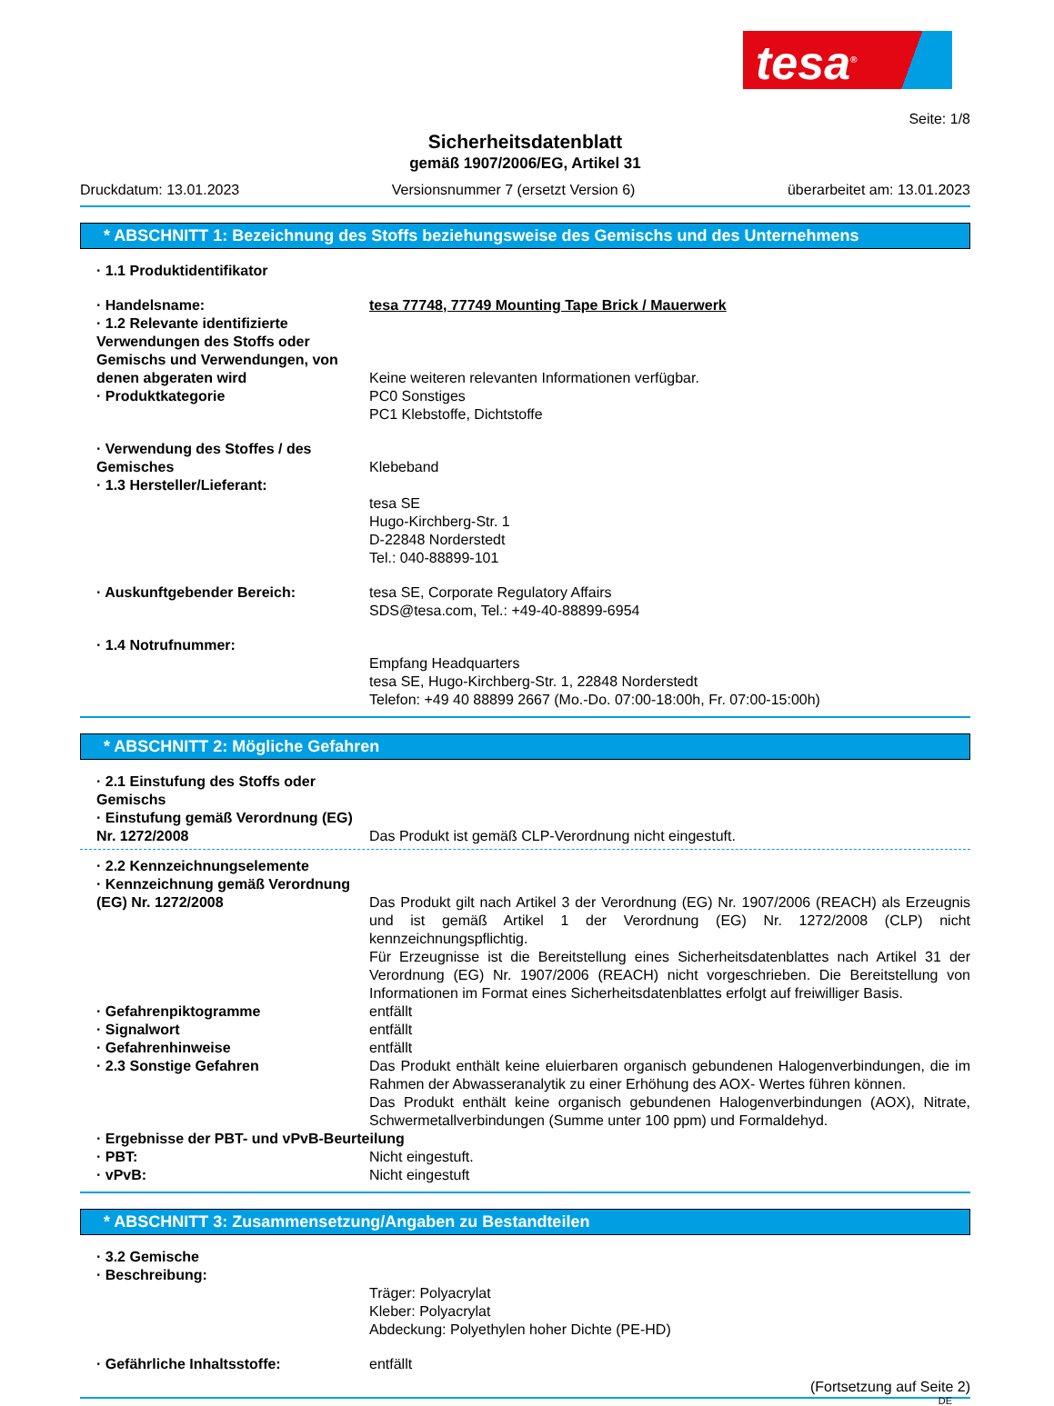tesa<sup>®</sup>
Seite: 1/8
Sicherheitsdatenblatt
gemäß 1907/2006/EG, Artikel 31
Druckdatum: 13.01.2023 Versionsnummer 7 (ersetzt Version 6) überarbeitet am: 13.01.2023
* ABSCHNITT 1: Bezeichnung des Stoffs beziehungsweise des Gemischs und des Unternehmens
· 1.1 Produktidentifikator
· Handelsname: tesa 77748, 77749 Mounting Tape Brick / Mauerwerk
· 1.2 Relevante identifizierte Verwendungen des Stoffs oder Gemischs und Verwendungen, von denen abgeraten wird
Keine weiteren relevanten Informationen verfügbar.
· Produktkategorie PC0 Sonstiges
PC1 Klebstoffe, Dichtstoffe
· Verwendung des Stoffes / des Gemisches
Klebeband
· 1.3 Hersteller/Lieferant:
tesa SE
Hugo-Kirchberg-Str. 1
D-22848 Norderstedt
Tel.: 040-88899-101
· Auskunftgebender Bereich: tesa SE, Corporate Regulatory Affairs
SDS@tesa.com, Tel.: +49-40-88899-6954
· 1.4 Notrufnummer:
Empfang Headquarters
tesa SE, Hugo-Kirchberg-Str. 1, 22848 Norderstedt
Telefon: +49 40 88899 2667 (Mo.-Do. 07:00-18:00h, Fr. 07:00-15:00h)
* ABSCHNITT 2: Mögliche Gefahren
· 2.1 Einstufung des Stoffs oder Gemischs
· Einstufung gemäß Verordnung (EG) Nr. 1272/2008
Das Produkt ist gemäß CLP-Verordnung nicht eingestuft.
· 2.2 Kennzeichnungselemente
· Kennzeichnung gemäß Verordnung (EG) Nr. 1272/2008
Das Produkt gilt nach Artikel 3 der Verordnung (EG) Nr. 1907/2006 (REACH) als Erzeugnis und ist gemäß Artikel 1 der Verordnung (EG) Nr. 1272/2008 (CLP) nicht kennzeichnungspflichtig.
Für Erzeugnisse ist die Bereitstellung eines Sicherheitsdatenblattes nach Artikel 31 der Verordnung (EG) Nr. 1907/2006 (REACH) nicht vorgeschrieben. Die Bereitstellung von Informationen im Format eines Sicherheitsdatenblattes erfolgt auf freiwilliger Basis.
· Gefahrenpiktogramme entfällt
· Signalwort entfällt
· Gefahrenhinweise entfällt
· 2.3 Sonstige Gefahren Das Produkt enthält keine eluierbaren organisch gebundenen Halogenverbindungen, die im Rahmen der Abwasseranalytik zu einer Erhöhung des AOX- Wertes führen können.
Das Produkt enthält keine organisch gebundenen Halogenverbindungen (AOX), Nitrate, Schwermetallverbindungen (Summe unter 100 ppm) und Formaldehyd.
· Ergebnisse der PBT- und vPvB-Beurteilung
· PBT: Nicht eingestuft.
· vPvB: Nicht eingestuft
* ABSCHNITT 3: Zusammensetzung/Angaben zu Bestandteilen
· 3.2 Gemische
· Beschreibung:
Träger: Polyacrylat
Kleber: Polyacrylat
Abdeckung: Polyethylen hoher Dichte (PE-HD)
· Gefährliche Inhaltsstoffe: entfällt
(Fortsetzung auf Seite 2)
DE